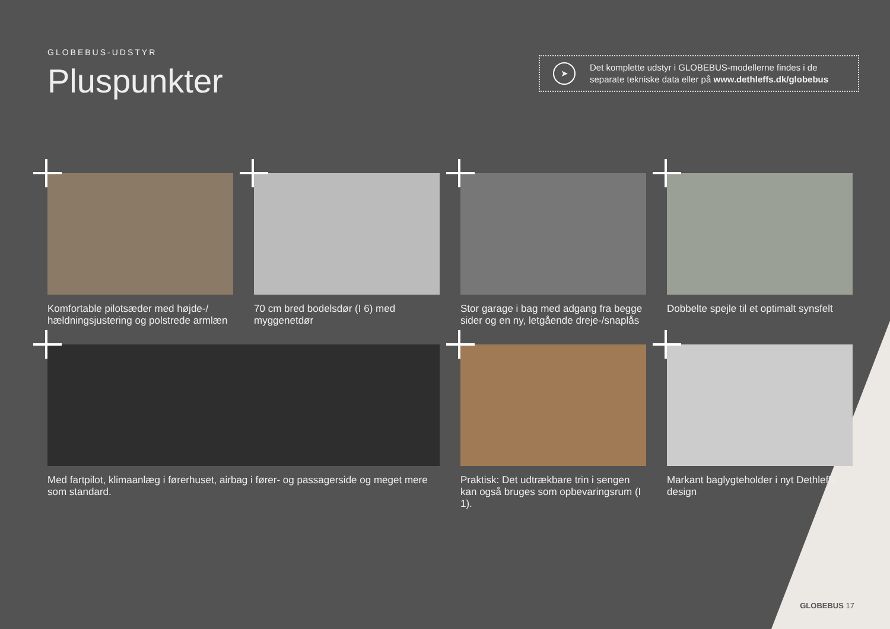GLOBEBUS-UDSTYR
Pluspunkter
➤
Det komplette udstyr i GLOBEBUS-modellerne findes i de separate tekniske data eller på www.dethleffs.dk/globebus
Komfortable pilotsæder med højde-/ hældningsjustering og polstrede armlæn
70 cm bred bodelsdør (I 6) med myggenetdør
Stor garage i bag med adgang fra begge sider og en ny, letgående dreje-/snaplås
Dobbelte spejle til et optimalt synsfelt
Med fartpilot, klimaanlæg i førerhuset, airbag i fører- og passagerside og meget mere som standard.
Praktisk: Det udtrækbare trin i sengen kan også bruges som opbevaringsrum (I 1).
Markant baglygteholder i nyt Dethleffs design
GLOBEBUS 17